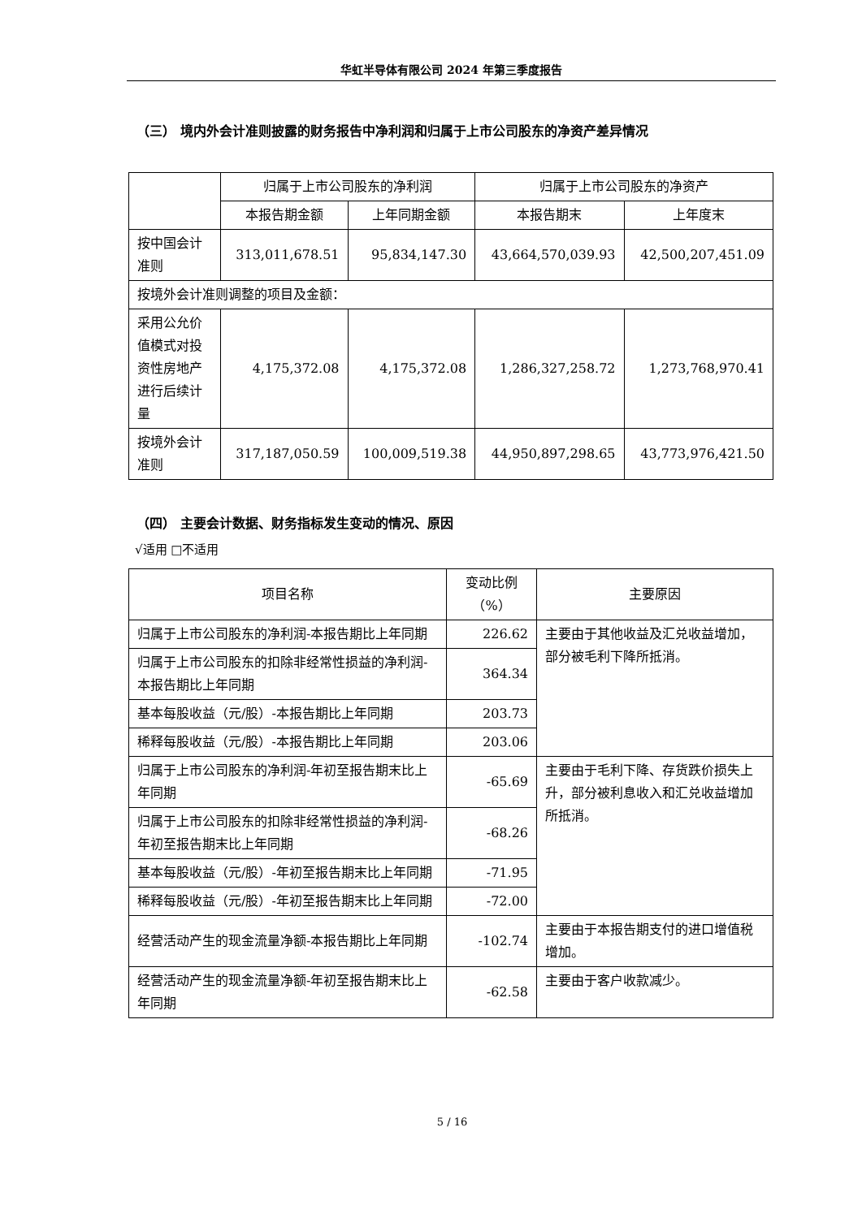华虹半导体有限公司 2024 年第三季度报告
（三） 境内外会计准则披露的财务报告中净利润和归属于上市公司股东的净资产差异情况
| | 归属于上市公司股东的净利润 | | 归属于上市公司股东的净资产 | |
| --- | --- | --- | --- | --- |
| | 本报告期金额 | 上年同期金额 | 本报告期末 | 上年度末 |
| 按中国会计准则 | 313,011,678.51 | 95,834,147.30 | 43,664,570,039.93 | 42,500,207,451.09 |
| 按境外会计准则调整的项目及金额： | | | | |
| 采用公允价值模式对投资性房地产进行后续计量 | 4,175,372.08 | 4,175,372.08 | 1,286,327,258.72 | 1,273,768,970.41 |
| 按境外会计准则 | 317,187,050.59 | 100,009,519.38 | 44,950,897,298.65 | 43,773,976,421.50 |
（四） 主要会计数据、财务指标发生变动的情况、原因
√适用 □不适用
| 项目名称 | 变动比例 （%） | 主要原因 |
| --- | --- | --- |
| 归属于上市公司股东的净利润-本报告期比上年同期 | 226.62 | 主要由于其他收益及汇兑收益增加，部分被毛利下降所抵消。 |
| 归属于上市公司股东的扣除非经常性损益的净利润-本报告期比上年同期 | 364.34 | |
| 基本每股收益（元/股）-本报告期比上年同期 | 203.73 | |
| 稀释每股收益（元/股）-本报告期比上年同期 | 203.06 | |
| 归属于上市公司股东的净利润-年初至报告期末比上年同期 | -65.69 | 主要由于毛利下降、存货跌价损失上升，部分被利息收入和汇兑收益增加所抵消。 |
| 归属于上市公司股东的扣除非经常性损益的净利润-年初至报告期末比上年同期 | -68.26 | |
| 基本每股收益（元/股）-年初至报告期末比上年同期 | -71.95 | |
| 稀释每股收益（元/股）-年初至报告期末比上年同期 | -72.00 | |
| 经营活动产生的现金流量净额-本报告期比上年同期 | -102.74 | 主要由于本报告期支付的进口增值税增加。 |
| 经营活动产生的现金流量净额-年初至报告期末比上年同期 | -62.58 | 主要由于客户收款减少。 |
5 / 16